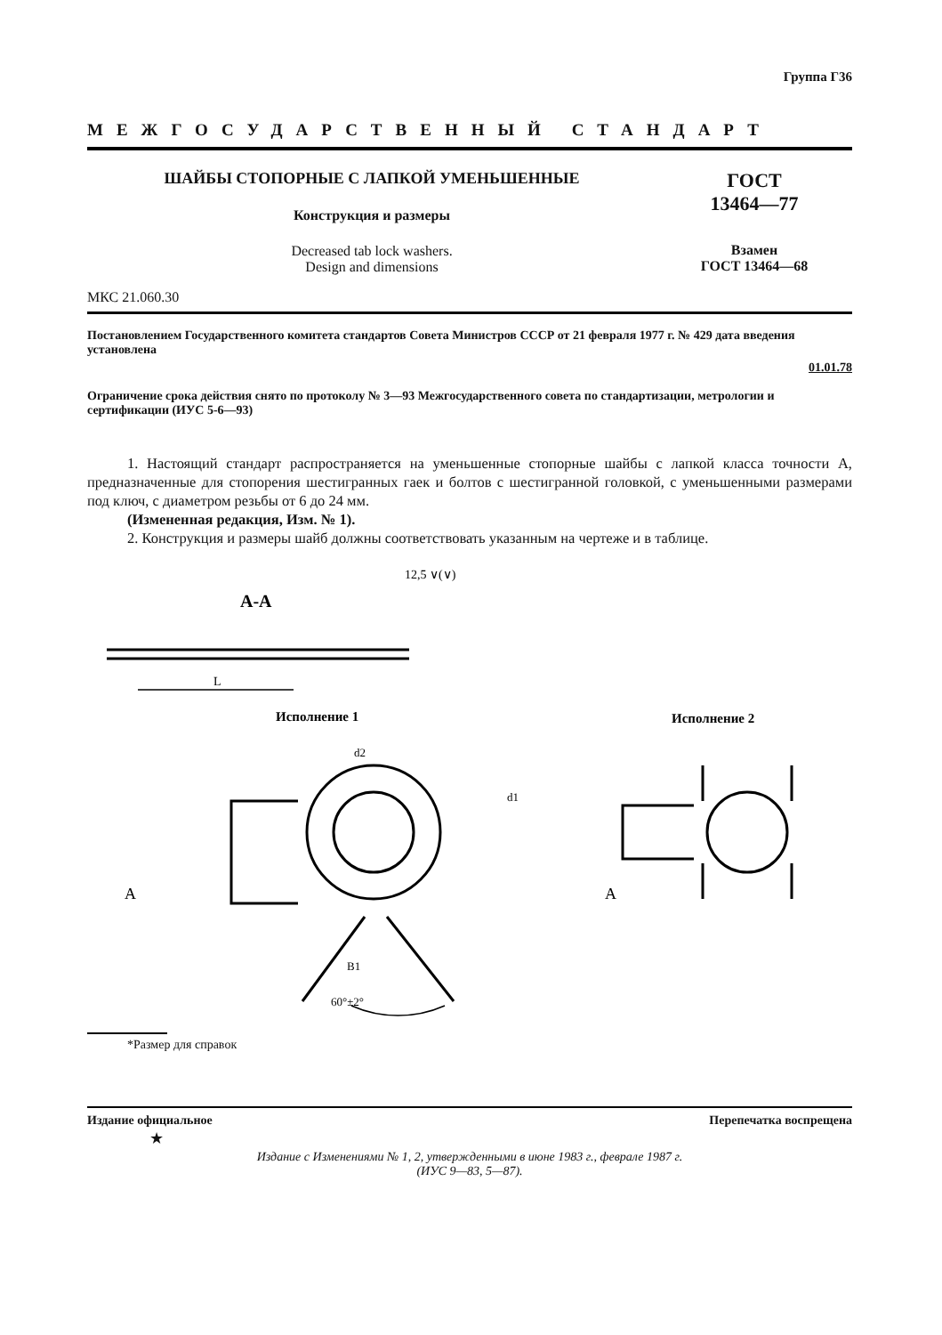Группа Г36
МЕЖГОСУДАРСТВЕННЫЙ СТАНДАРТ
ШАЙБЫ СТОПОРНЫЕ С ЛАПКОЙ УМЕНЬШЕННЫЕ
Конструкция и размеры
Decreased tab lock washers.
Design and dimensions
МКС 21.060.30
ГОСТ
13464—77
Взамен
ГОСТ 13464—68
Постановлением Государственного комитета стандартов Совета Министров СССР от 21 февраля 1977 г. № 429 дата введения установлена
01.01.78
Ограничение срока действия снято по протоколу № 3—93 Межгосударственного совета по стандартизации, метрологии и сертификации (ИУС 5-6—93)
1. Настоящий стандарт распространяется на уменьшенные стопорные шайбы с лапкой класса точности А, предназначенные для стопорения шестигранных гаек и болтов с шестигранной головкой, с уменьшенными размерами под ключ, с диаметром резьбы от 6 до 24 мм.
(Измененная редакция, Изм. № 1).
2. Конструкция и размеры шайб должны соответствовать указанным на чертеже и в таблице.
12,5 ∨(∨)
A-A
L
Исполнение 1
Исполнение 2
60°±2°
B1
d2
d1
A
A
*Размер для справок
Издание официальное Перепечатка воспрещена
★
Издание с Изменениями № 1, 2, утвержденными в июне 1983 г., феврале 1987 г.
(ИУС 9—83, 5—87).